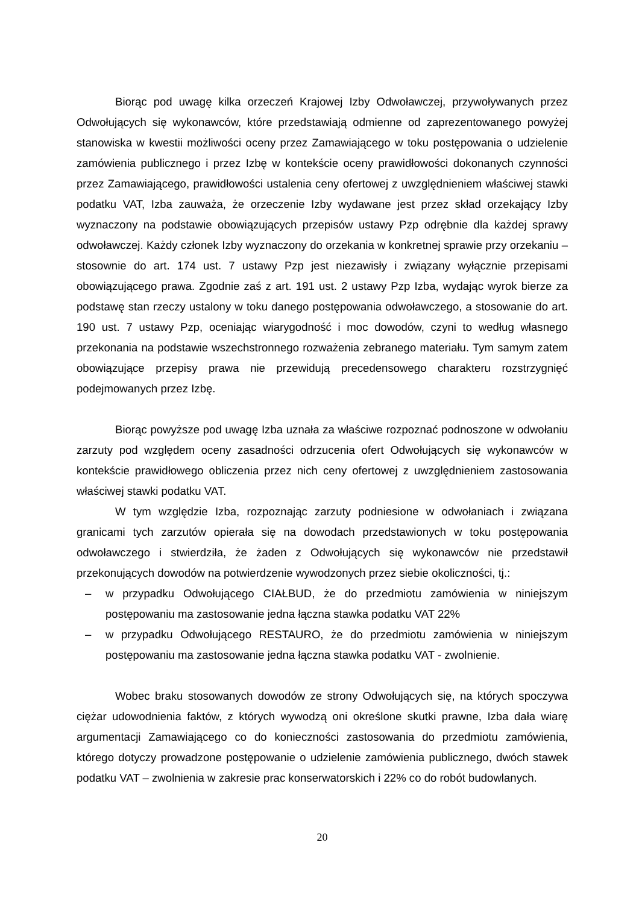Biorąc pod uwagę kilka orzeczeń Krajowej Izby Odwoławczej, przywoływanych przez Odwołujących się wykonawców, które przedstawiają odmienne od zaprezentowanego powyżej stanowiska w kwestii możliwości oceny przez Zamawiającego w toku postępowania o udzielenie zamówienia publicznego i przez Izbę w kontekście oceny prawidłowości dokonanych czynności przez Zamawiającego, prawidłowości ustalenia ceny ofertowej z uwzględnieniem właściwej stawki podatku VAT, Izba zauważa, że orzeczenie Izby wydawane jest przez skład orzekający Izby wyznaczony na podstawie obowiązujących przepisów ustawy Pzp odrębnie dla każdej sprawy odwoławczej. Każdy członek Izby wyznaczony do orzekania w konkretnej sprawie przy orzekaniu – stosownie do art. 174 ust. 7 ustawy Pzp jest niezawisły i związany wyłącznie przepisami obowiązującego prawa. Zgodnie zaś z art. 191 ust. 2 ustawy Pzp Izba, wydając wyrok bierze za podstawę stan rzeczy ustalony w toku danego postępowania odwoławczego, a stosowanie do art. 190 ust. 7 ustawy Pzp, oceniając wiarygodność i moc dowodów, czyni to według własnego przekonania na podstawie wszechstronnego rozważenia zebranego materiału. Tym samym zatem obowiązujące przepisy prawa nie przewidują precedensowego charakteru rozstrzygnięć podejmowanych przez Izbę.
Biorąc powyższe pod uwagę Izba uznała za właściwe rozpoznać podnoszone w odwołaniu zarzuty pod względem oceny zasadności odrzucenia ofert Odwołujących się wykonawców w kontekście prawidłowego obliczenia przez nich ceny ofertowej z uwzględnieniem zastosowania właściwej stawki podatku VAT.
W tym względzie Izba, rozpoznając zarzuty podniesione w odwołaniach i związana granicami tych zarzutów opierała się na dowodach przedstawionych w toku postępowania odwoławczego i stwierdziła, że żaden z Odwołujących się wykonawców nie przedstawił przekonujących dowodów na potwierdzenie wywodzonych przez siebie okoliczności, tj.:
– w przypadku Odwołującego CIAŁBUD, że do przedmiotu zamówienia w niniejszym postępowaniu ma zastosowanie jedna łączna stawka podatku VAT 22%
– w przypadku Odwołującego RESTAURO, że do przedmiotu zamówienia w niniejszym postępowaniu ma zastosowanie jedna łączna stawka podatku VAT - zwolnienie.
Wobec braku stosowanych dowodów ze strony Odwołujących się, na których spoczywa ciężar udowodnienia faktów, z których wywodzą oni określone skutki prawne, Izba dała wiarę argumentacji Zamawiającego co do konieczności zastosowania do przedmiotu zamówienia, którego dotyczy prowadzone postępowanie o udzielenie zamówienia publicznego, dwóch stawek podatku VAT – zwolnienia w zakresie prac konserwatorskich i 22% co do robót budowlanych.
20